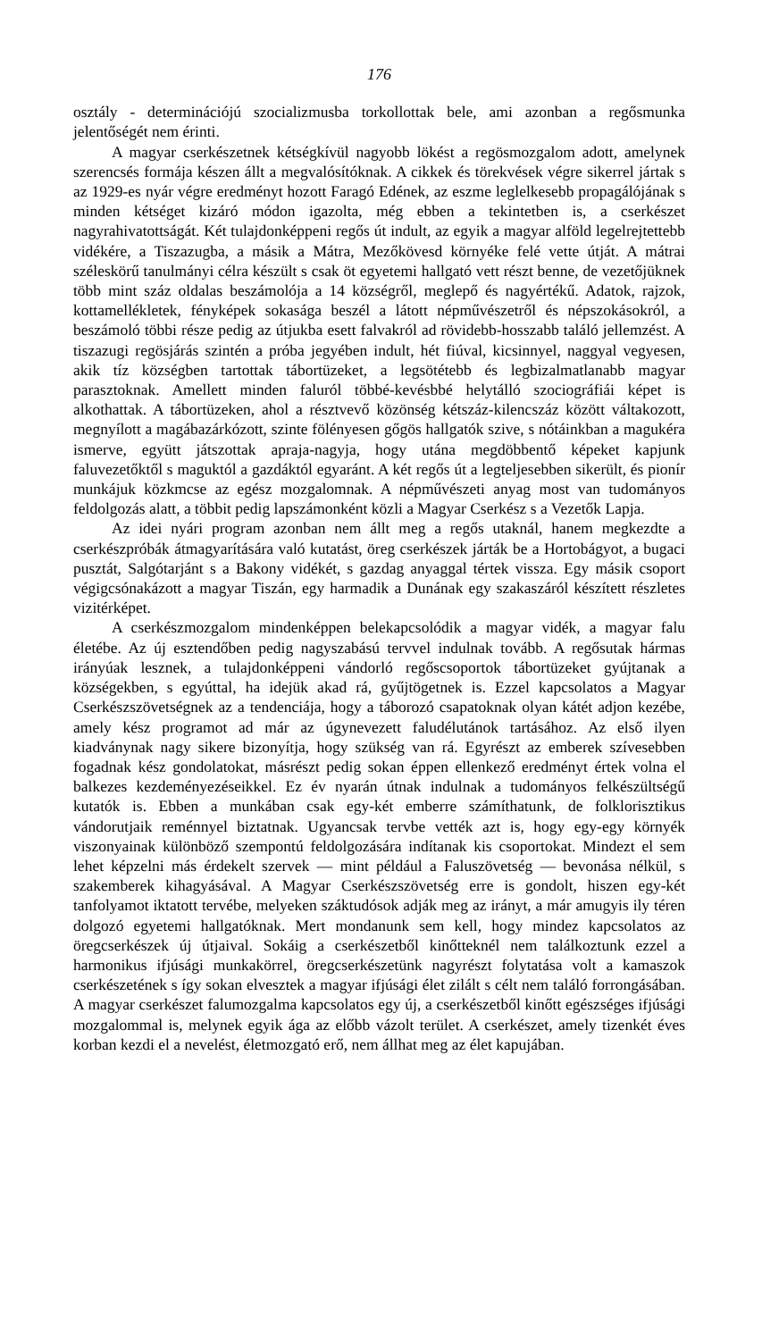176
osztály - determinációjú szocializmusba torkollottak bele, ami azonban a regősmunka jelentőségét nem érinti.
A magyar cserkészetnek kétségkívül nagyobb lökést a regösmozgalom adott, amelynek szerencsés formája készen állt a megvalósítóknak. A cikkek és törekvések végre sikerrel jártak s az 1929-es nyár végre eredményt hozott Faragó Edének, az eszme leglelkesebb propagálójának s minden kétséget kizáró módon igazolta, még ebben a tekintetben is, a cserkészet nagyrahivatottságát. Két tulajdonképpeni regős út indult, az egyik a magyar alföld legelrejtettebb vidékére, a Tiszazugba, a másik a Mátra, Mezőkövesd környéke felé vette útját. A mátrai széleskörű tanulmányi célra készült s csak öt egyetemi hallgató vett részt benne, de vezetőjüknek több mint száz oldalas beszámolója a 14 községről, meglepő és nagyértékű. Adatok, rajzok, kottamellékletek, fényképek sokasága beszél a látott népművészetről és népszokásokról, a beszámoló többi része pedig az útjukba esett falvakról ad rövidebb-hosszabb találó jellemzést. A tiszazugi regösjárás szintén a próba jegyében indult, hét fiúval, kicsinnyel, naggyal vegyesen, akik tíz községben tartottak tábortüzeket, a legsötétebb és legbizalmatlanabb magyar parasztoknak. Amellett minden faluról többé-kevésbbé helytálló szociográfiái képet is alkothattak. A tábortüzeken, ahol a résztvevő közönség kétszáz-kilencszáz között váltakozott, megnyílott a magábazárkózott, szinte fölényesen gőgös hallgatók szive, s nótáinkban a magukéra ismerve, együtt játszottak apraja-nagyja, hogy utána megdöbbentő képeket kapjunk faluvezetőktől s maguktól a gazdáktól egyaránt. A két regős út a legteljesebben sikerült, és pionír munkájuk közkmcse az egész mozgalomnak. A népművészeti anyag most van tudományos feldolgozás alatt, a többit pedig lapszámonként közli a Magyar Cserkész s a Vezetők Lapja.
Az idei nyári program azonban nem állt meg a regős utaknál, hanem megkezdte a cserkészpróbák átmagyarítására való kutatást, öreg cserkészek járták be a Hortobágyot, a bugaci pusztát, Salgótarjánt s a Bakony vidékét, s gazdag anyaggal tértek vissza. Egy másik csoport végigcsónakázott a magyar Tiszán, egy harmadik a Dunának egy szakaszáról készített részletes vizitérképet.
A cserkészmozgalom mindenképpen belekapcsolódik a magyar vidék, a magyar falu életébe. Az új esztendőben pedig nagyszabású tervvel indulnak tovább. A regősutak hármas irányúak lesznek, a tulajdonképpeni vándorló regőscsoportok tábortüzeket gyújtanak a községekben, s egyúttal, ha idejük akad rá, gyűjtögetnek is. Ezzel kapcsolatos a Magyar Cserkészszövetségnek az a tendenciája, hogy a táborozó csapatoknak olyan kátét adjon kezébe, amely kész programot ad már az úgynevezett faludélutánok tartásához. Az első ilyen kiadványnak nagy sikere bizonyítja, hogy szükség van rá. Egyrészt az emberek szívesebben fogadnak kész gondolatokat, másrészt pedig sokan éppen ellenkező eredményt értek volna el balkezes kezdeményezéseikkel. Ez év nyarán útnak indulnak a tudományos felkészültségű kutatók is. Ebben a munkában csak egy-két emberre számíthatunk, de folklorisztikus vándorutjaik reménnyel biztatnak. Ugyancsak tervbe vették azt is, hogy egy-egy környék viszonyainak különböző szempontú feldolgozására indítanak kis csoportokat. Mindezt el sem lehet képzelni más érdekelt szervek — mint például a Faluszövetség — bevonása nélkül, s szakemberek kihagyásával. A Magyar Cserkészszövetség erre is gondolt, hiszen egy-két tanfolyamot iktatott tervébe, melyeken száktudósok adják meg az irányt, a már amugyis ily téren dolgozó egyetemi hallgatóknak. Mert mondanunk sem kell, hogy mindez kapcsolatos az öregcserkészek új útjaival. Sokáig a cserkészetből kinőtteknél nem találkoztunk ezzel a harmonikus ifjúsági munkakörrel, öregcserkészetünk nagyrészt folytatása volt a kamaszok cserkészetének s így sokan elvesztek a magyar ifjúsági élet zilált s célt nem találó forrongásában. A magyar cserkészet falumozgalma kapcsolatos egy új, a cserkészetből kinőtt egészséges ifjúsági mozgalommal is, melynek egyik ága az előbb vázolt terület. A cserkészet, amely tizenkét éves korban kezdi el a nevelést, életmozgató erő, nem állhat meg az élet kapujában.